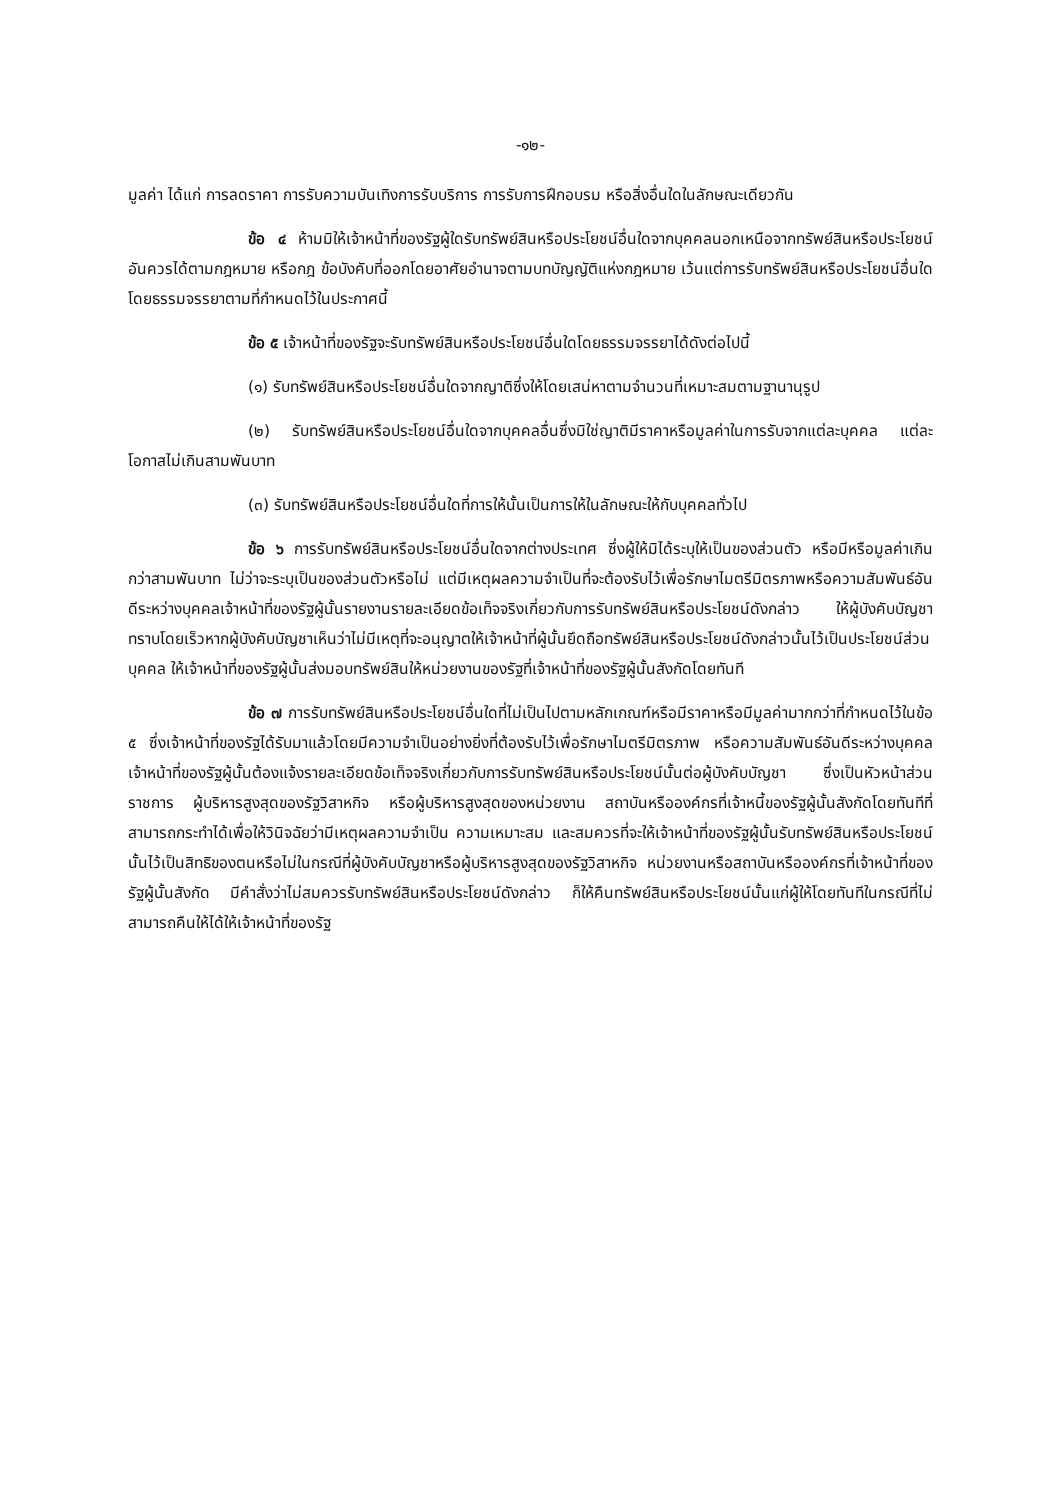-๑๒-
มูลค่า ได้แก่ การลดราคา การรับความบันเทิงการรับบริการ การรับการฝึกอบรม หรือสิ่งอื่นใดในลักษณะเดียวกัน
ข้อ ๔ ห้ามมิให้เจ้าหน้าที่ของรัฐผู้ใดรับทรัพย์สินหรือประโยชน์อื่นใดจากบุคคลนอกเหนือจากทรัพย์สินหรือประโยชน์อันควรได้ตามกฎหมาย หรือกฎ ข้อบังคับที่ออกโดยอาศัยอำนาจตามบทบัญญัติแห่งกฎหมาย เว้นแต่การรับทรัพย์สินหรือประโยชน์อื่นใดโดยธรรมจรรยาตามที่กำหนดไว้ในประกาศนี้
ข้อ ๕ เจ้าหน้าที่ของรัฐจะรับทรัพย์สินหรือประโยชน์อื่นใดโดยธรรมจรรยาได้ดังต่อไปนี้
(๑) รับทรัพย์สินหรือประโยชน์อื่นใดจากญาติซึ่งให้โดยเสน่หาตามจำนวนที่เหมาะสมตามฐานานุรูป
(๒) รับทรัพย์สินหรือประโยชน์อื่นใดจากบุคคลอื่นซึ่งมิใช่ญาติมีราคาหรือมูลค่าในการรับจากแต่ละบุคคล แต่ละโอกาสไม่เกินสามพันบาท
(๓) รับทรัพย์สินหรือประโยชน์อื่นใดที่การให้นั้นเป็นการให้ในลักษณะให้กับบุคคลทั่วไป
ข้อ ๖ การรับทรัพย์สินหรือประโยชน์อื่นใดจากต่างประเทศ ซึ่งผู้ให้มิได้ระบุให้เป็นของส่วนตัว หรือมีหรือมูลค่าเกินกว่าสามพันบาท ไม่ว่าจะระบุเป็นของส่วนตัวหรือไม่ แต่มีเหตุผลความจำเป็นที่จะต้องรับไว้เพื่อรักษาไมตรีมิตรภาพหรือความสัมพันธ์อันดีระหว่างบุคคลเจ้าหน้าที่ของรัฐผู้นั้นรายงานรายละเอียดข้อเท็จจริงเกี่ยวกับการรับทรัพย์สินหรือประโยชน์ดังกล่าว ให้ผู้บังคับบัญชาทราบโดยเร็วหากผู้บังคับบัญชาเห็นว่าไม่มีเหตุที่จะอนุญาตให้เจ้าหน้าที่ผู้นั้นยึดถือทรัพย์สินหรือประโยชน์ดังกล่าวนั้นไว้เป็นประโยชน์ส่วนบุคคล ให้เจ้าหน้าที่ของรัฐผู้นั้นส่งมอบทรัพย์สินให้หน่วยงานของรัฐที่เจ้าหน้าที่ของรัฐผู้นั้นสังกัดโดยทันที
ข้อ ๗ การรับทรัพย์สินหรือประโยชน์อื่นใดที่ไม่เป็นไปตามหลักเกณฑ์หรือมีราคาหรือมีมูลค่ามากกว่าที่กำหนดไว้ในข้อ ๕ ซึ่งเจ้าหน้าที่ของรัฐได้รับมาแล้วโดยมีความจำเป็นอย่างยิ่งที่ต้องรับไว้เพื่อรักษาไมตรีมิตรภาพ หรือความสัมพันธ์อันดีระหว่างบุคคลเจ้าหน้าที่ของรัฐผู้นั้นต้องแจ้งรายละเอียดข้อเท็จจริงเกี่ยวกับการรับทรัพย์สินหรือประโยชน์นั้นต่อผู้บังคับบัญชา ซึ่งเป็นหัวหน้าส่วนราชการ ผู้บริหารสูงสุดของรัฐวิสาหกิจ หรือผู้บริหารสูงสุดของหน่วยงาน สถาบันหรือองค์กรที่เจ้าหนี้ของรัฐผู้นั้นสังกัดโดยทันทีที่สามารถกระทำได้เพื่อให้วินิจฉัยว่ามีเหตุผลความจำเป็น ความเหมาะสม และสมควรที่จะให้เจ้าหน้าที่ของรัฐผู้นั้นรับทรัพย์สินหรือประโยชน์นั้นไว้เป็นสิทธิของตนหรือไม่ในกรณีที่ผู้บังคับบัญชาหรือผู้บริหารสูงสุดของรัฐวิสาหกิจ หน่วยงานหรือสถาบันหรือองค์กรที่เจ้าหน้าที่ของรัฐผู้นั้นสังกัด มีคำสั่งว่าไม่สมควรรับทรัพย์สินหรือประโยชน์ดังกล่าว ก็ให้คืนทรัพย์สินหรือประโยชน์นั้นแก่ผู้ให้โดยทันทีในกรณีที่ไม่สามารถคืนให้ได้ให้เจ้าหน้าที่ของรัฐ